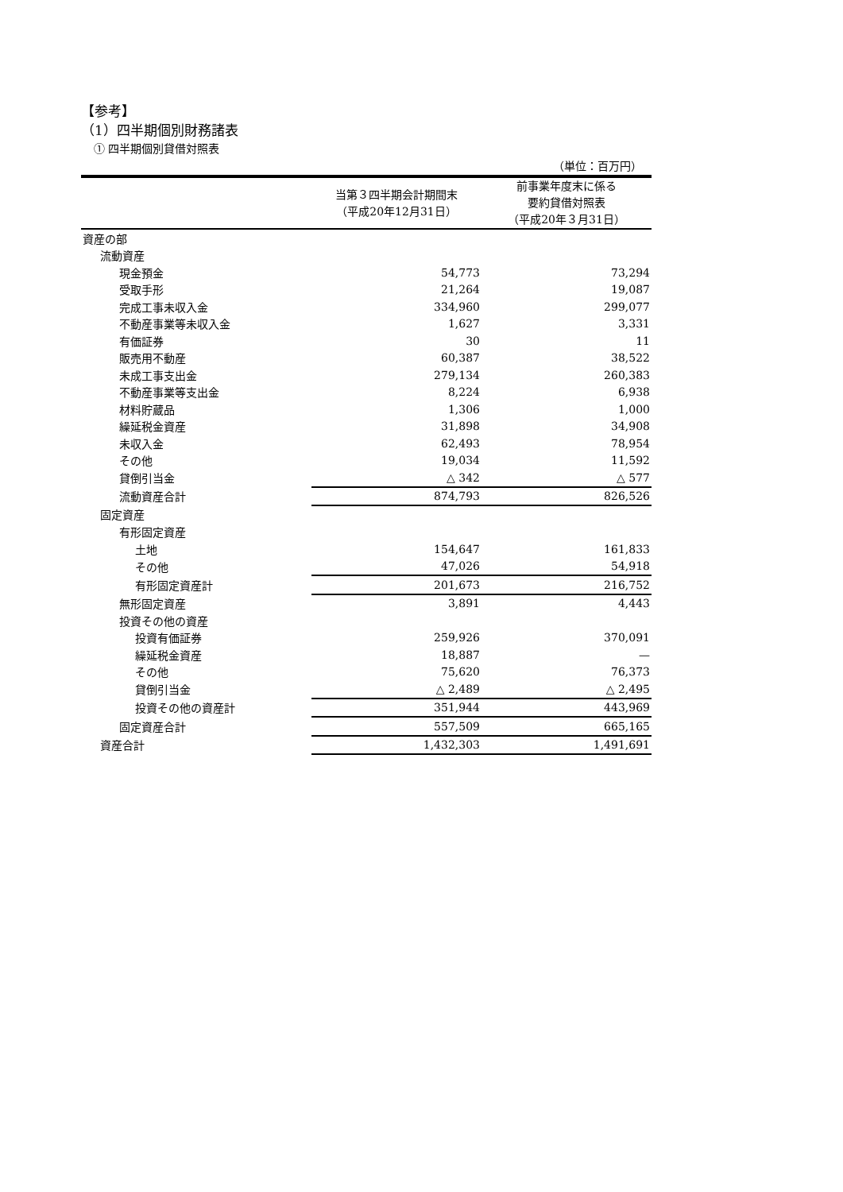【参考】
（1）四半期個別財務諸表
① 四半期個別貸借対照表
（単位：百万円）
| | 当第３四半期会計期間末 （平成20年12月31日） | 前事業年度末に係る 要約貸借対照表 （平成20年３月31日） |
| 資産の部 | | |
| 流動資産 | | |
| 現金預金 | 54,773 | 73,294 |
| 受取手形 | 21,264 | 19,087 |
| 完成工事未収入金 | 334,960 | 299,077 |
| 不動産事業等未収入金 | 1,627 | 3,331 |
| 有価証券 | 30 | 11 |
| 販売用不動産 | 60,387 | 38,522 |
| 未成工事支出金 | 279,134 | 260,383 |
| 不動産事業等支出金 | 8,224 | 6,938 |
| 材料貯蔵品 | 1,306 | 1,000 |
| 繰延税金資産 | 31,898 | 34,908 |
| 未収入金 | 62,493 | 78,954 |
| その他 | 19,034 | 11,592 |
| 貸倒引当金 | △ 342 | △ 577 |
| 流動資産合計 | 874,793 | 826,526 |
| 固定資産 | | |
| 有形固定資産 | | |
| 土地 | 154,647 | 161,833 |
| その他 | 47,026 | 54,918 |
| 有形固定資産計 | 201,673 | 216,752 |
| 無形固定資産 | 3,891 | 4,443 |
| 投資その他の資産 | | |
| 投資有価証券 | 259,926 | 370,091 |
| 繰延税金資産 | 18,887 | — |
| その他 | 75,620 | 76,373 |
| 貸倒引当金 | △ 2,489 | △ 2,495 |
| 投資その他の資産計 | 351,944 | 443,969 |
| 固定資産合計 | 557,509 | 665,165 |
| 資産合計 | 1,432,303 | 1,491,691 |